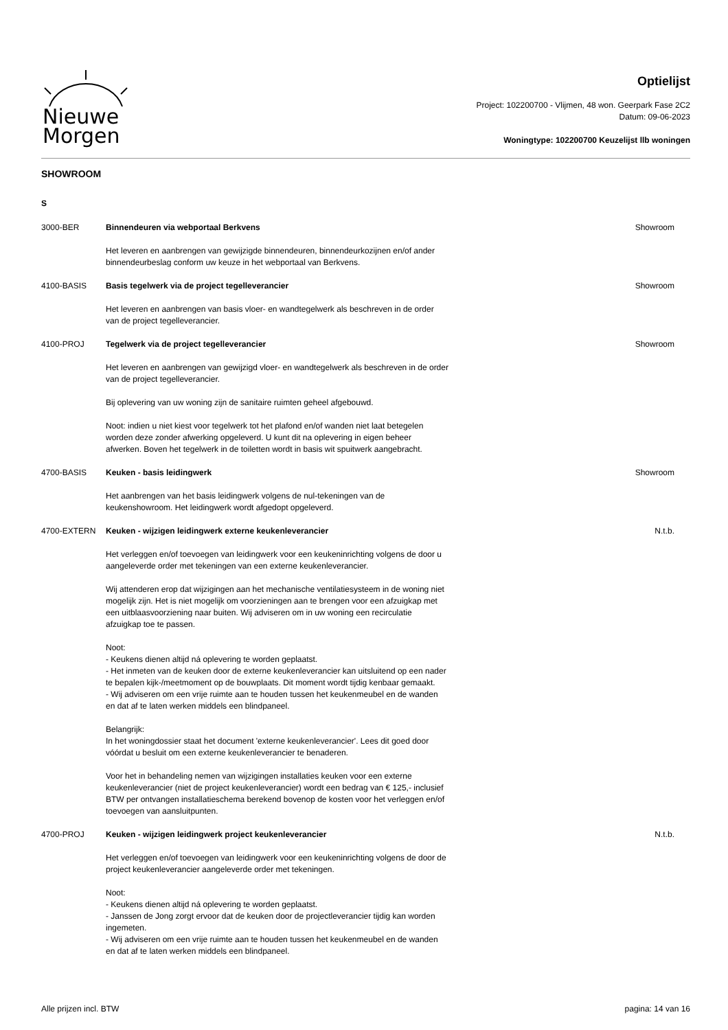Nieuwe
Morgen
Optielijst
Project: 102200700 - Vlijmen, 48 won. Geerpark Fase 2C2
Datum: 09-06-2023
Woningtype: 102200700 Keuzelijst llb woningen
SHOWROOM
S
| 3000-BER | Binnendeuren via webportaal Berkvens Het leveren en aanbrengen van gewijzigde binnendeuren, binnendeurkozijnen en/of ander binnendeurbeslag conform uw keuze in het webportaal van Berkvens. | Showroom |
| 4100-BASIS | Basis tegelwerk via de project tegelleverancier Het leveren en aanbrengen van basis vloer- en wandtegelwerk als beschreven in de order van de project tegelleverancier. | Showroom |
| 4100-PROJ | Tegelwerk via de project tegelleverancier Het leveren en aanbrengen van gewijzigd vloer- en wandtegelwerk als beschreven in de order van de project tegelleverancier. Bij oplevering van uw woning zijn de sanitaire ruimten geheel afgebouwd. Noot: indien u niet kiest voor tegelwerk tot het plafond en/of wanden niet laat betegelen worden deze zonder afwerking opgeleverd. U kunt dit na oplevering in eigen beheer afwerken. Boven het tegelwerk in de toiletten wordt in basis wit spuitwerk aangebracht. | Showroom |
| 4700-BASIS | Keuken - basis leidingwerk Het aanbrengen van het basis leidingwerk volgens de nul-tekeningen van de keukenshowroom. Het leidingwerk wordt afgedopt opgeleverd. | Showroom |
| 4700-EXTERN | Keuken - wijzigen leidingwerk externe keukenleverancier Het verleggen en/of toevoegen van leidingwerk voor een keukeninrichting volgens de door u aangeleverde order met tekeningen van een externe keukenleverancier. Wij attenderen erop dat wijzigingen aan het mechanische ventilatiesysteem in de woning niet mogelijk zijn. Het is niet mogelijk om voorzieningen aan te brengen voor een afzuigkap met een uitblaasvoorziening naar buiten. Wij adviseren om in uw woning een recirculatie afzuigkap toe te passen. Noot: - Keukens dienen altijd ná oplevering te worden geplaatst. - Het inmeten van de keuken door de externe keukenleverancier kan uitsluitend op een nader te bepalen kijk-/meetmoment op de bouwplaats. Dit moment wordt tijdig kenbaar gemaakt. - Wij adviseren om een vrije ruimte aan te houden tussen het keukenmeubel en de wanden en dat af te laten werken middels een blindpaneel. Belangrijk: In het woningdossier staat het document 'externe keukenleverancier'. Lees dit goed door vóórdat u besluit om een externe keukenleverancier te benaderen. Voor het in behandeling nemen van wijzigingen installaties keuken voor een externe keukenleverancier (niet de project keukenleverancier) wordt een bedrag van € 125,- inclusief BTW per ontvangen installatieschema berekend bovenop de kosten voor het verleggen en/of toevoegen van aansluitpunten. | N.t.b. |
| 4700-PROJ | Keuken - wijzigen leidingwerk project keukenleverancier Het verleggen en/of toevoegen van leidingwerk voor een keukeninrichting volgens de door de project keukenleverancier aangeleverde order met tekeningen. Noot: - Keukens dienen altijd ná oplevering te worden geplaatst. - Janssen de Jong zorgt ervoor dat de keuken door de projectleverancier tijdig kan worden ingemeten. - Wij adviseren om een vrije ruimte aan te houden tussen het keukenmeubel en de wanden en dat af te laten werken middels een blindpaneel. | N.t.b. |
Alle prijzen incl. BTW pagina: 14 van 16